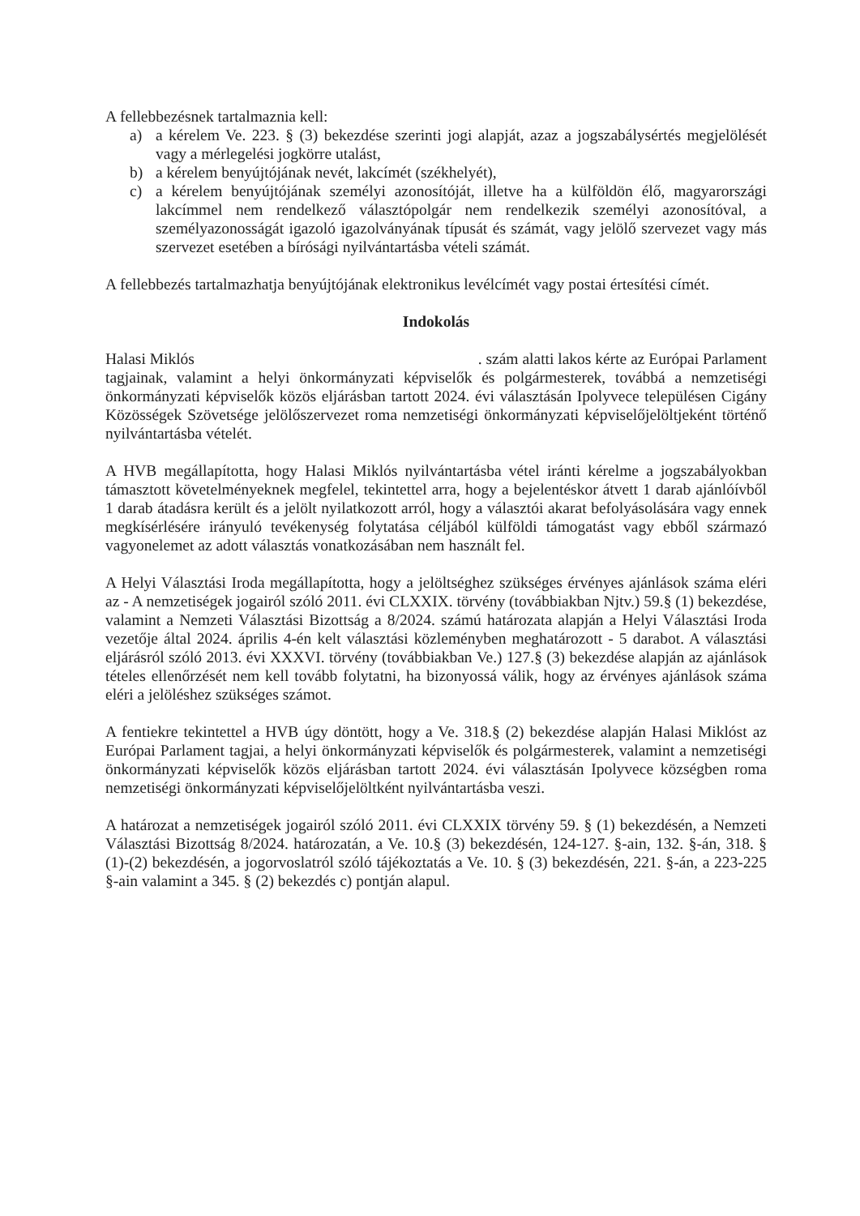A fellebbezésnek tartalmaznia kell:
a) a kérelem Ve. 223. § (3) bekezdése szerinti jogi alapját, azaz a jogszabálysértés megjelölését vagy a mérlegelési jogkörre utalást,
b) a kérelem benyújtójának nevét, lakcímét (székhelyét),
c) a kérelem benyújtójának személyi azonosítóját, illetve ha a külföldön élő, magyarországi lakcímmel nem rendelkező választópolgár nem rendelkezik személyi azonosítóval, a személyazonosságát igazoló igazolványának típusát és számát, vagy jelölő szervezet vagy más szervezet esetében a bírósági nyilvántartásba vételi számát.
A fellebbezés tartalmazhatja benyújtójának elektronikus levélcímét vagy postai értesítési címét.
Indokolás
Halasi Miklós . szám alatti lakos kérte az Európai Parlament tagjainak, valamint a helyi önkormányzati képviselők és polgármesterek, továbbá a nemzetiségi önkormányzati képviselők közös eljárásban tartott 2024. évi választásán Ipolyvece településen Cigány Közösségek Szövetsége jelölőszervezet roma nemzetiségi önkormányzati képviselőjelöltjeként történő nyilvántartásba vételét.
A HVB megállapította, hogy Halasi Miklós nyilvántartásba vétel iránti kérelme a jogszabályokban támasztott követelményeknek megfelel, tekintettel arra, hogy a bejelentéskor átvett 1 darab ajánlóívből 1 darab átadásra került és a jelölt nyilatkozott arról, hogy a választói akarat befolyásolására vagy ennek megkísérlésére irányuló tevékenység folytatása céljából külföldi támogatást vagy ebből származó vagyonelemet az adott választás vonatkozásában nem használt fel.
A Helyi Választási Iroda megállapította, hogy a jelöltséghez szükséges érvényes ajánlások száma eléri az - A nemzetiségek jogairól szóló 2011. évi CLXXIX. törvény (továbbiakban Njtv.) 59.§ (1) bekezdése, valamint a Nemzeti Választási Bizottság a 8/2024. számú határozata alapján a Helyi Választási Iroda vezetője által 2024. április 4-én kelt választási közleményben meghatározott - 5 darabot. A választási eljárásról szóló 2013. évi XXXVI. törvény (továbbiakban Ve.) 127.§ (3) bekezdése alapján az ajánlások tételes ellenőrzését nem kell tovább folytatni, ha bizonyossá válik, hogy az érvényes ajánlások száma eléri a jelöléshez szükséges számot.
A fentiekre tekintettel a HVB úgy döntött, hogy a Ve. 318.§ (2) bekezdése alapján Halasi Miklóst az Európai Parlament tagjai, a helyi önkormányzati képviselők és polgármesterek, valamint a nemzetiségi önkormányzati képviselők közös eljárásban tartott 2024. évi választásán Ipolyvece községben roma nemzetiségi önkormányzati képviselőjelöltként nyilvántartásba veszi.
A határozat a nemzetiségek jogairól szóló 2011. évi CLXXIX törvény 59. § (1) bekezdésén, a Nemzeti Választási Bizottság 8/2024. határozatán, a Ve. 10.§ (3) bekezdésén, 124-127. §-ain, 132. §-án, 318. § (1)-(2) bekezdésén, a jogorvoslatról szóló tájékoztatás a Ve. 10. § (3) bekezdésén, 221. §-án, a 223-225 §-ain valamint a 345. § (2) bekezdés c) pontján alapul.